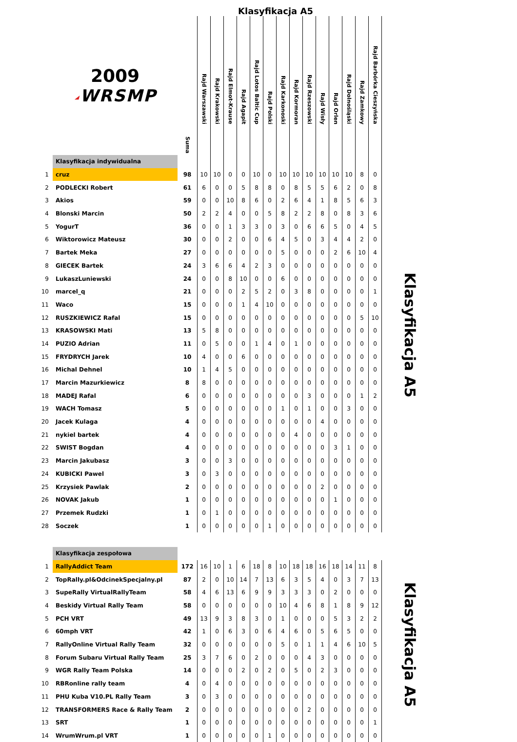Klasyfikacja A5
| | 2009 ◢ WRSMP | Suma | Rajd Warszawski | Rajd Krakowski | Rajd Elmot-Krause | Rajd Agapit | Rajd Lotos Baltic Cup | Rajd Polski | Rajd Karkonoski | Rajd Kormoran | Rajd Rzeszowski | Rajd Wisły | Rajd Orlen | Rajd Dolnośląski | Rajd Zamkowy | Rajd Barbórka Cieszyńska |
| --- | --- | --- | --- | --- | --- | --- | --- | --- | --- | --- | --- | --- | --- | --- | --- | --- |
| | Klasyfikacja indywidualna | | | | | | | | | | | | | | | |
| 1 | cruz | 98 | 10 | 10 | 0 | 0 | 10 | 0 | 10 | 10 | 10 | 10 | 10 | 10 | 8 | 0 |
| 2 | PODLECKI Robert | 61 | 6 | 0 | 0 | 5 | 8 | 8 | 0 | 8 | 5 | 5 | 6 | 2 | 0 | 8 |
| 3 | Akios | 59 | 0 | 0 | 10 | 8 | 6 | 0 | 2 | 6 | 4 | 1 | 8 | 5 | 6 | 3 |
| 4 | Blonski Marcin | 50 | 2 | 2 | 4 | 0 | 0 | 5 | 8 | 2 | 2 | 8 | 0 | 8 | 3 | 6 |
| 5 | YogurT | 36 | 0 | 0 | 1 | 3 | 3 | 0 | 3 | 0 | 6 | 6 | 5 | 0 | 4 | 5 |
| 6 | Wiktorowicz Mateusz | 30 | 0 | 0 | 2 | 0 | 0 | 6 | 4 | 5 | 0 | 3 | 4 | 4 | 2 | 0 |
| 7 | Bartek Meka | 27 | 0 | 0 | 0 | 0 | 0 | 0 | 5 | 0 | 0 | 0 | 2 | 6 | 10 | 4 |
| 8 | GIECEK Bartek | 24 | 3 | 6 | 6 | 4 | 2 | 3 | 0 | 0 | 0 | 0 | 0 | 0 | 0 | 0 |
| 9 | LukaszLuniewski | 24 | 0 | 0 | 8 | 10 | 0 | 0 | 6 | 0 | 0 | 0 | 0 | 0 | 0 | 0 |
| 10 | marcel_q | 21 | 0 | 0 | 0 | 2 | 5 | 2 | 0 | 3 | 8 | 0 | 0 | 0 | 0 | 1 |
| 11 | Waco | 15 | 0 | 0 | 0 | 1 | 4 | 10 | 0 | 0 | 0 | 0 | 0 | 0 | 0 | 0 |
| 12 | RUSZKIEWICZ Rafal | 15 | 0 | 0 | 0 | 0 | 0 | 0 | 0 | 0 | 0 | 0 | 0 | 0 | 5 | 10 |
| 13 | KRASOWSKI Mati | 13 | 5 | 8 | 0 | 0 | 0 | 0 | 0 | 0 | 0 | 0 | 0 | 0 | 0 | 0 |
| 14 | PUZIO Adrian | 11 | 0 | 5 | 0 | 0 | 1 | 4 | 0 | 1 | 0 | 0 | 0 | 0 | 0 | 0 |
| 15 | FRYDRYCH Jarek | 10 | 4 | 0 | 0 | 6 | 0 | 0 | 0 | 0 | 0 | 0 | 0 | 0 | 0 | 0 |
| 16 | Michal Dehnel | 10 | 1 | 4 | 5 | 0 | 0 | 0 | 0 | 0 | 0 | 0 | 0 | 0 | 0 | 0 |
| 17 | Marcin Mazurkiewicz | 8 | 8 | 0 | 0 | 0 | 0 | 0 | 0 | 0 | 0 | 0 | 0 | 0 | 0 | 0 |
| 18 | MADEJ Rafal | 6 | 0 | 0 | 0 | 0 | 0 | 0 | 0 | 0 | 3 | 0 | 0 | 0 | 1 | 2 |
| 19 | WACH Tomasz | 5 | 0 | 0 | 0 | 0 | 0 | 0 | 1 | 0 | 1 | 0 | 0 | 3 | 0 | 0 |
| 20 | Jacek Kulaga | 4 | 0 | 0 | 0 | 0 | 0 | 0 | 0 | 0 | 0 | 4 | 0 | 0 | 0 | 0 |
| 21 | nykiel bartek | 4 | 0 | 0 | 0 | 0 | 0 | 0 | 0 | 4 | 0 | 0 | 0 | 0 | 0 | 0 |
| 22 | SWIST Bogdan | 4 | 0 | 0 | 0 | 0 | 0 | 0 | 0 | 0 | 0 | 0 | 3 | 1 | 0 | 0 |
| 23 | Marcin Jakubasz | 3 | 0 | 0 | 3 | 0 | 0 | 0 | 0 | 0 | 0 | 0 | 0 | 0 | 0 | 0 |
| 24 | KUBICKI Pawel | 3 | 0 | 3 | 0 | 0 | 0 | 0 | 0 | 0 | 0 | 0 | 0 | 0 | 0 | 0 |
| 25 | Krzysiek Pawlak | 2 | 0 | 0 | 0 | 0 | 0 | 0 | 0 | 0 | 0 | 2 | 0 | 0 | 0 | 0 |
| 26 | NOVAK Jakub | 1 | 0 | 0 | 0 | 0 | 0 | 0 | 0 | 0 | 0 | 0 | 1 | 0 | 0 | 0 |
| 27 | Przemek Rudzki | 1 | 0 | 1 | 0 | 0 | 0 | 0 | 0 | 0 | 0 | 0 | 0 | 0 | 0 | 0 |
| 28 | Soczek | 1 | 0 | 0 | 0 | 0 | 0 | 1 | 0 | 0 | 0 | 0 | 0 | 0 | 0 | 0 |
Klasyfikacja A5
| | Klasyfikacja zespołowa | | | | | | | | | | | | | | | |
| 1 | RallyAddict Team | 172 | 16 | 10 | 1 | 6 | 18 | 8 | 10 | 18 | 18 | 16 | 18 | 14 | 11 | 8 |
| 2 | TopRally.pl&OdcinekSpecjalny.pl | 87 | 2 | 0 | 10 | 14 | 7 | 13 | 6 | 3 | 5 | 4 | 0 | 3 | 7 | 13 |
| 3 | SupeRally VirtualRallyTeam | 58 | 4 | 6 | 13 | 6 | 9 | 9 | 3 | 3 | 3 | 0 | 2 | 0 | 0 | 0 |
| 4 | Beskidy Virtual Rally Team | 58 | 0 | 0 | 0 | 0 | 0 | 0 | 10 | 4 | 6 | 8 | 1 | 8 | 9 | 12 |
| 5 | PCH VRT | 49 | 13 | 9 | 3 | 8 | 3 | 0 | 1 | 0 | 0 | 0 | 5 | 3 | 2 | 2 |
| 6 | 60mph VRT | 42 | 1 | 0 | 6 | 3 | 0 | 6 | 4 | 6 | 0 | 5 | 6 | 5 | 0 | 0 |
| 7 | RallyOnline Virtual Rally Team | 32 | 0 | 0 | 0 | 0 | 0 | 0 | 5 | 0 | 1 | 1 | 4 | 6 | 10 | 5 |
| 8 | Forum Subaru Virtual Rally Team | 25 | 3 | 7 | 6 | 0 | 2 | 0 | 0 | 0 | 4 | 3 | 0 | 0 | 0 | 0 |
| 9 | WGR Rally Team Polska | 14 | 0 | 0 | 0 | 2 | 0 | 2 | 0 | 5 | 0 | 2 | 3 | 0 | 0 | 0 |
| 10 | RBRonline rally team | 4 | 0 | 4 | 0 | 0 | 0 | 0 | 0 | 0 | 0 | 0 | 0 | 0 | 0 | 0 |
| 11 | PHU Kuba V10.PL Rally Team | 3 | 0 | 3 | 0 | 0 | 0 | 0 | 0 | 0 | 0 | 0 | 0 | 0 | 0 | 0 |
| 12 | TRANSFORMERS Race & Rally Team | 2 | 0 | 0 | 0 | 0 | 0 | 0 | 0 | 0 | 2 | 0 | 0 | 0 | 0 | 0 |
| 13 | SRT | 1 | 0 | 0 | 0 | 0 | 0 | 0 | 0 | 0 | 0 | 0 | 0 | 0 | 0 | 1 |
| 14 | WrumWrum.pl VRT | 1 | 0 | 0 | 0 | 0 | 0 | 1 | 0 | 0 | 0 | 0 | 0 | 0 | 0 | 0 |
Klasyfikacja A5